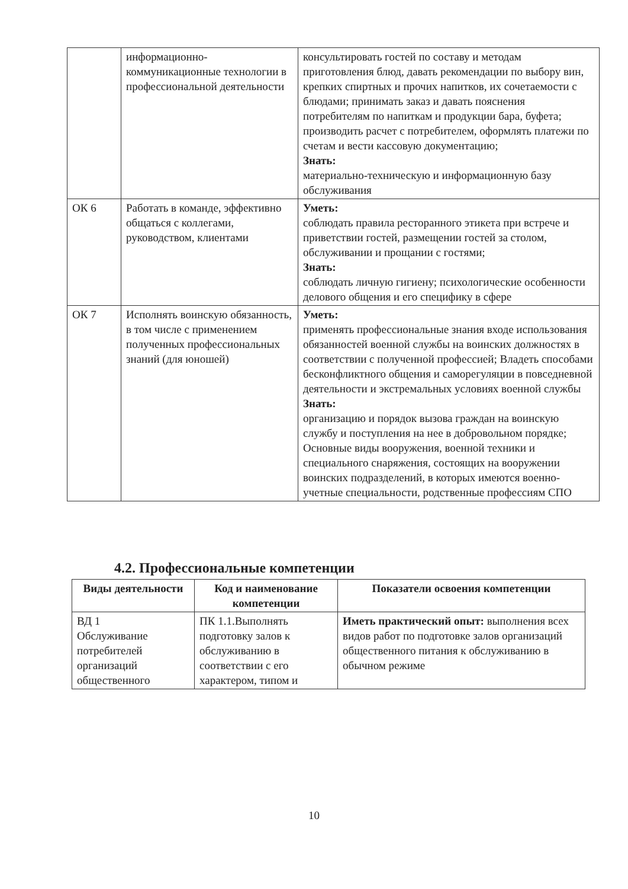| | информационно-коммуникационные технологии в профессиональной деятельности | консультировать гостей по составу и методам приготовления блюд, давать рекомендации по выбору вин, крепких спиртных и прочих напитков, их сочетаемости с блюдами; принимать заказ и давать пояснения потребителям по напиткам и продукции бара, буфета; производить расчет с потребителем, оформлять платежи по счетам и вести кассовую документацию; Знать: материально-техническую и информационную базу обслуживания |
| ОК 6 | Работать в команде, эффективно общаться с коллегами, руководством, клиентами | Уметь: соблюдать правила ресторанного этикета при встрече и приветствии гостей, размещении гостей за столом, обслуживании и прощании с гостями; Знать: соблюдать личную гигиену; психологические особенности делового общения и его специфику в сфере |
| ОК 7 | Исполнять воинскую обязанность, в том числе с применением полученных профессиональных знаний (для юношей) | Уметь: применять профессиональные знания входе использования обязанностей военной службы на воинских должностях в соответствии с полученной профессией; Владеть способами бесконфликтного общения и саморегуляции в повседневной деятельности и экстремальных условиях военной службы Знать: организацию и порядок вызова граждан на воинскую службу и поступления на нее в добровольном порядке; Основные виды вооружения, военной техники и специального снаряжения, состоящих на вооружении воинских подразделений, в которых имеются военно-учетные специальности, родственные профессиям СПО |
4.2. Профессиональные компетенции
| Виды деятельности | Код и наименование компетенции | Показатели освоения компетенции |
| --- | --- | --- |
| ВД 1 Обслуживание потребителей организаций общественного | ПК 1.1.Выполнять подготовку залов к обслуживанию в соответствии с его характером, типом и | Иметь практический опыт: выполнения всех видов работ по подготовке залов организаций общественного питания к обслуживанию в обычном режиме |
10